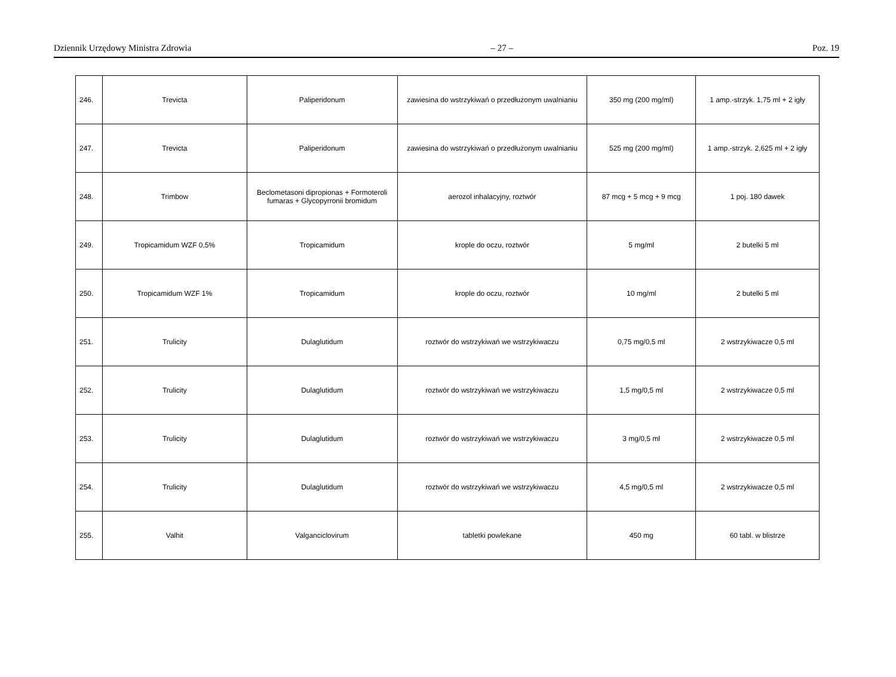Dziennik Urzędowy Ministra Zdrowia – 27 – Poz. 19
| 246. | Trevicta | Paliperidonum | zawiesina do wstrzykiwań o przedłużonym uwalnianiu | 350 mg (200 mg/ml) | 1 amp.-strzyk. 1,75 ml + 2 igły |
| 247. | Trevicta | Paliperidonum | zawiesina do wstrzykiwań o przedłużonym uwalnianiu | 525 mg (200 mg/ml) | 1 amp.-strzyk. 2,625 ml + 2 igły |
| 248. | Trimbow | Beclometasoni dipropionas + Formoteroli fumaras + Glycopyrronii bromidum | aerozol inhalacyjny, roztwór | 87 mcg + 5 mcg + 9 mcg | 1 poj. 180 dawek |
| 249. | Tropicamidum WZF 0,5% | Tropicamidum | krople do oczu, roztwór | 5 mg/ml | 2 butelki 5 ml |
| 250. | Tropicamidum WZF 1% | Tropicamidum | krople do oczu, roztwór | 10 mg/ml | 2 butelki 5 ml |
| 251. | Trulicity | Dulaglutidum | roztwór do wstrzykiwań we wstrzykiwaczu | 0,75 mg/0,5 ml | 2 wstrzykiwacze 0,5 ml |
| 252. | Trulicity | Dulaglutidum | roztwór do wstrzykiwań we wstrzykiwaczu | 1,5 mg/0,5 ml | 2 wstrzykiwacze 0,5 ml |
| 253. | Trulicity | Dulaglutidum | roztwór do wstrzykiwań we wstrzykiwaczu | 3 mg/0,5 ml | 2 wstrzykiwacze 0,5 ml |
| 254. | Trulicity | Dulaglutidum | roztwór do wstrzykiwań we wstrzykiwaczu | 4,5 mg/0,5 ml | 2 wstrzykiwacze 0,5 ml |
| 255. | Valhit | Valganciclovirum | tabletki powlekane | 450 mg | 60 tabl. w blistrze |